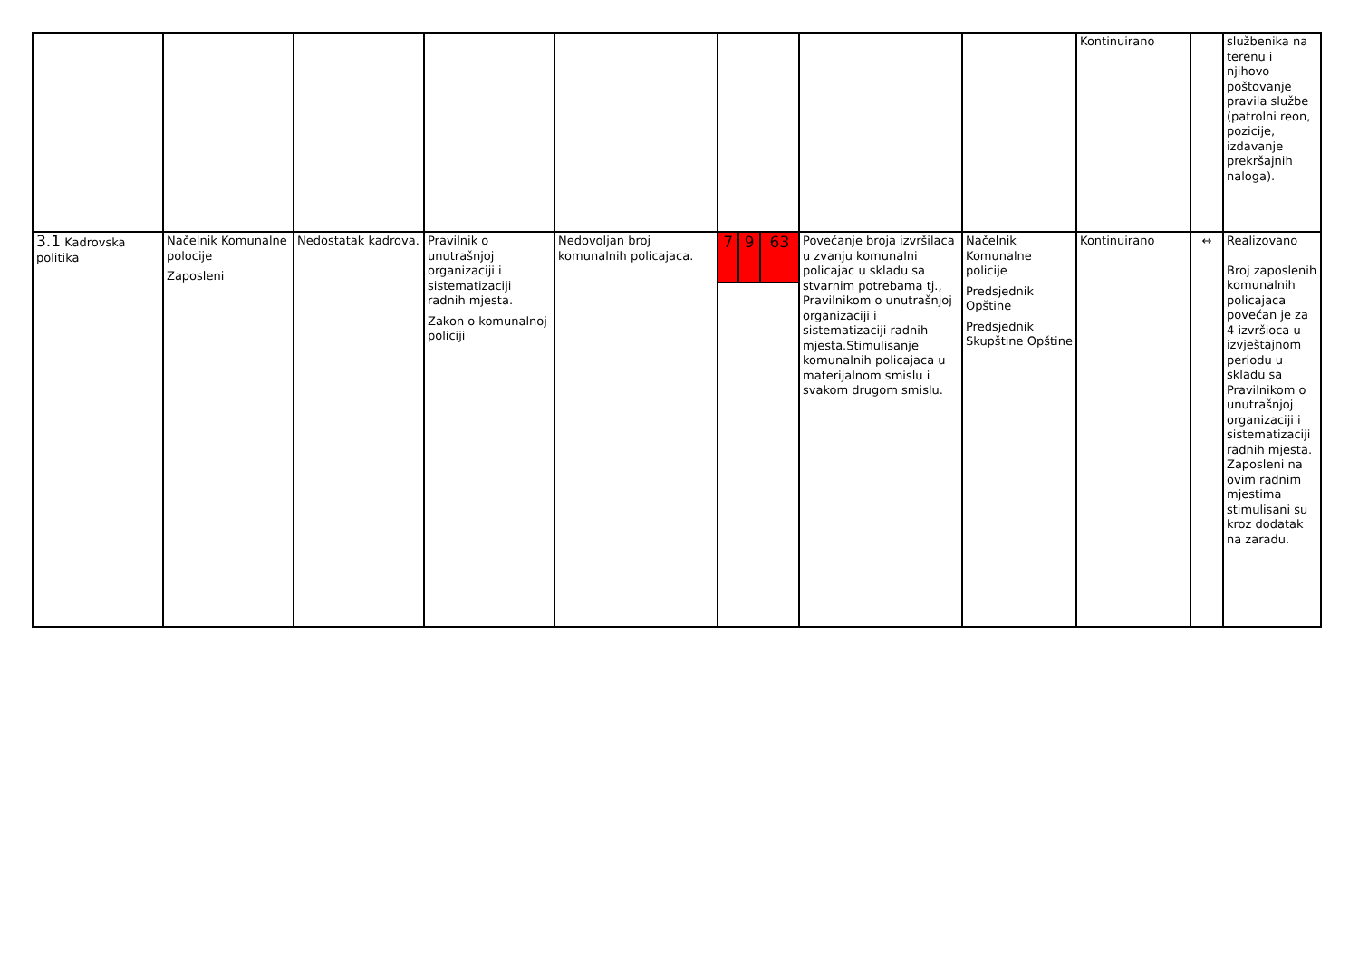| | | | | | | | | | | Kontinuirano | | službenika na terenu i njihovo poštovanje pravila službe (patrolni reon, pozicije, izdavanje prekršajnih naloga). |
| 3.1 Kadrovska politika | Načelnik Komunalne polocije Zaposleni | Nedostatak kadrova. | Pravilnik o unutrašnjoj organizaciji i sistematizaciji radnih mjesta. Zakon o komunalnoj policiji | Nedovoljan broj komunalnih policajaca. | 7 | 9 | 63 | Povećanje broja izvršilaca u zvanju komunalni policajac u skladu sa stvarnim potrebama tj., Pravilnikom o unutrašnjoj organizaciji i sistematizaciji radnih mjesta.Stimulisanje komunalnih policajaca u materijalnom smislu i svakom drugom smislu. | Načelnik Komunalne policije Predsjednik Opštine Predsjednik Skupštine Opštine | Kontinuirano | ↔ | Realizovano Broj zaposlenih komunalnih policajaca povećan je za 4 izvršioca u izvještajnom periodu u skladu sa Pravilnikom o unutrašnjoj organizaciji i sistematizaciji radnih mjesta. Zaposleni na ovim radnim mjestima stimulisani su kroz dodatak na zaradu. |